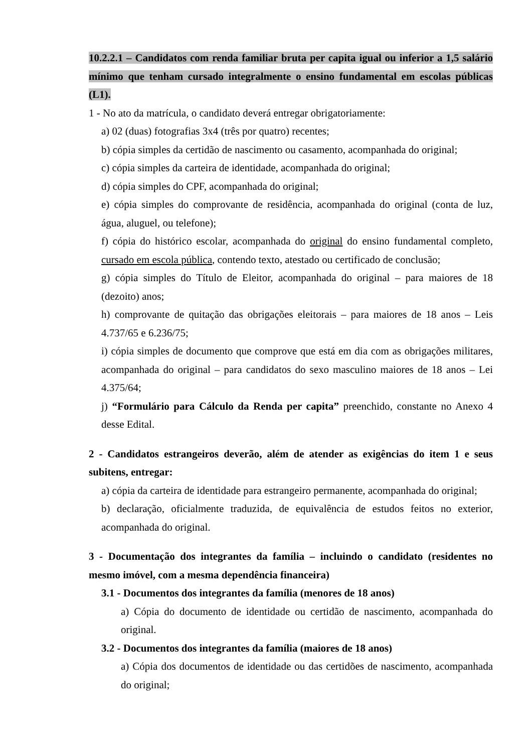10.2.2.1 – Candidatos com renda familiar bruta per capita igual ou inferior a 1,5 salário mínimo que tenham cursado integralmente o ensino fundamental em escolas públicas (L1).
1 - No ato da matrícula, o candidato deverá entregar obrigatoriamente:
a) 02 (duas) fotografias 3x4 (três por quatro) recentes;
b) cópia simples da certidão de nascimento ou casamento, acompanhada do original;
c) cópia simples da carteira de identidade, acompanhada do original;
d) cópia simples do CPF, acompanhada do original;
e) cópia simples do comprovante de residência, acompanhada do original (conta de luz, água, aluguel, ou telefone);
f) cópia do histórico escolar, acompanhada do original do ensino fundamental completo, cursado em escola pública, contendo texto, atestado ou certificado de conclusão;
g) cópia simples do Título de Eleitor, acompanhada do original – para maiores de 18 (dezoito) anos;
h) comprovante de quitação das obrigações eleitorais – para maiores de 18 anos – Leis 4.737/65 e 6.236/75;
i) cópia simples de documento que comprove que está em dia com as obrigações militares, acompanhada do original – para candidatos do sexo masculino maiores de 18 anos – Lei 4.375/64;
j) “Formulário para Cálculo da Renda per capita” preenchido, constante no Anexo 4 desse Edital.
2 - Candidatos estrangeiros deverão, além de atender as exigências do item 1 e seus subitens, entregar:
a) cópia da carteira de identidade para estrangeiro permanente, acompanhada do original;
b) declaração, oficialmente traduzida, de equivalência de estudos feitos no exterior, acompanhada do original.
3 - Documentação dos integrantes da família – incluindo o candidato (residentes no mesmo imóvel, com a mesma dependência financeira)
3.1 - Documentos dos integrantes da família (menores de 18 anos)
a) Cópia do documento de identidade ou certidão de nascimento, acompanhada do original.
3.2 - Documentos dos integrantes da família (maiores de 18 anos)
a) Cópia dos documentos de identidade ou das certidões de nascimento, acompanhada do original;